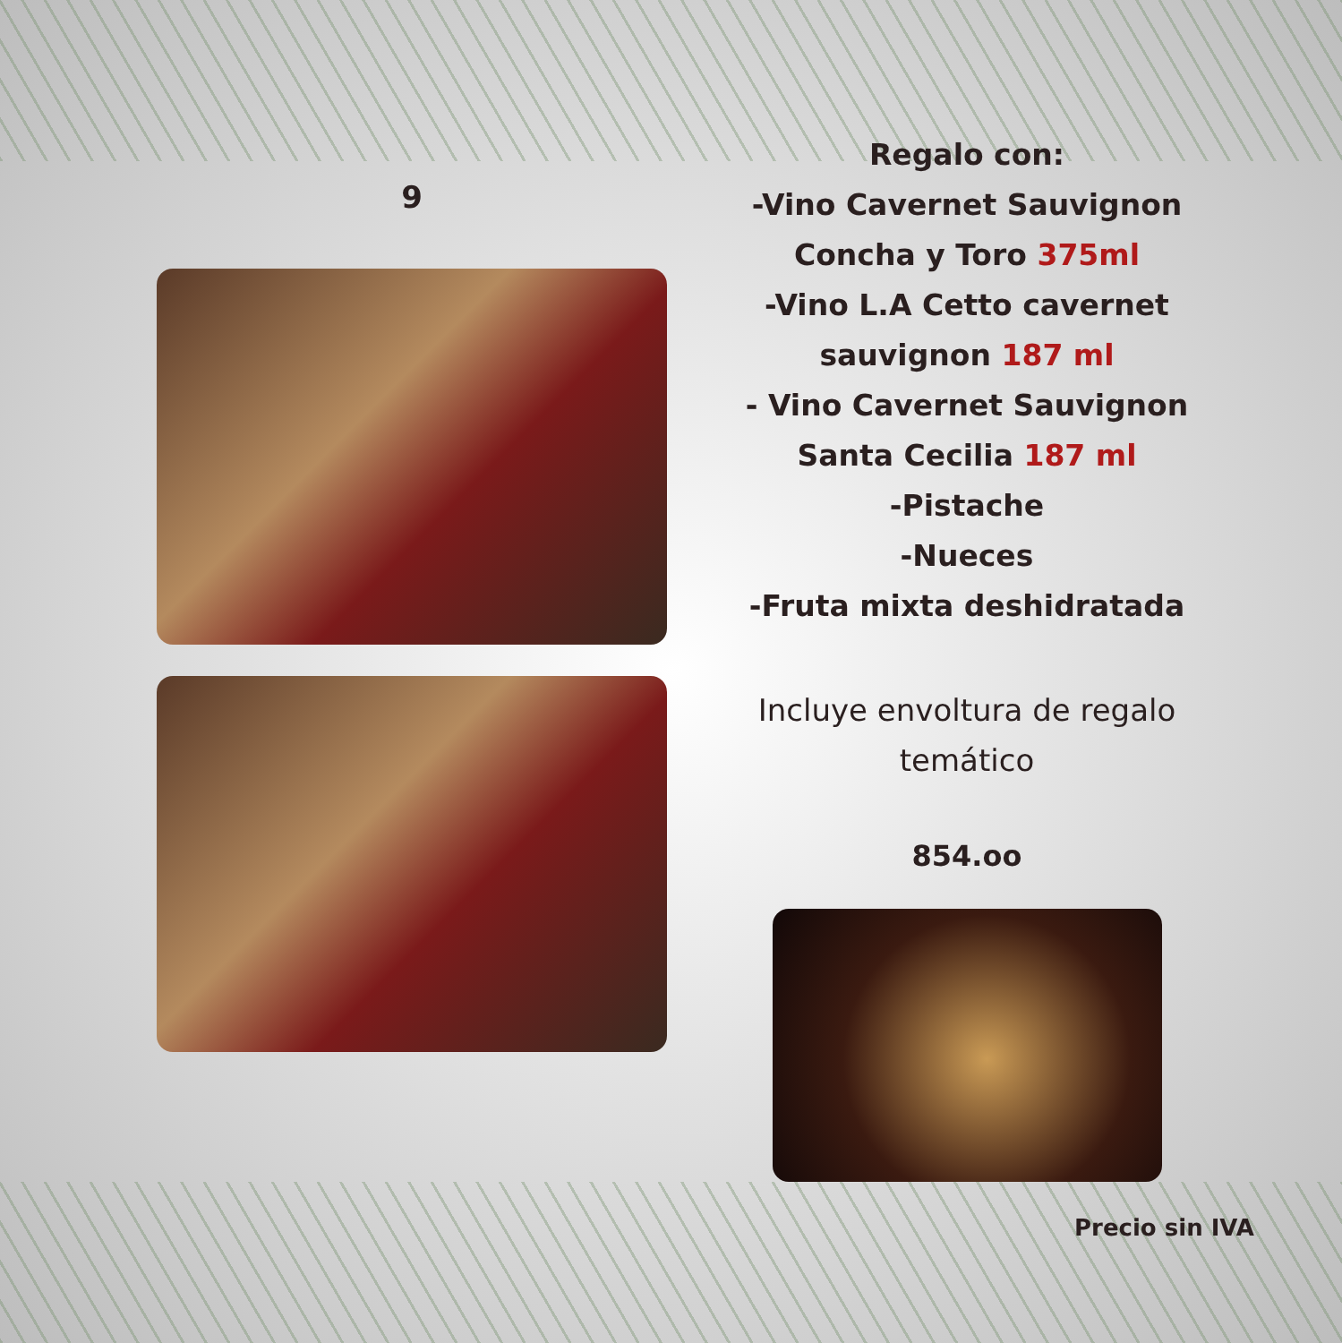9
Regalo con:
-Vino Cavernet Sauvignon
Concha y Toro 375ml
-Vino L.A Cetto cavernet
sauvignon 187 ml
- Vino Cavernet Sauvignon
Santa Cecilia 187 ml
-Pistache
-Nueces
-Fruta mixta deshidratada
Incluye envoltura de regalo
temático
854.oo
Precio sin IVA